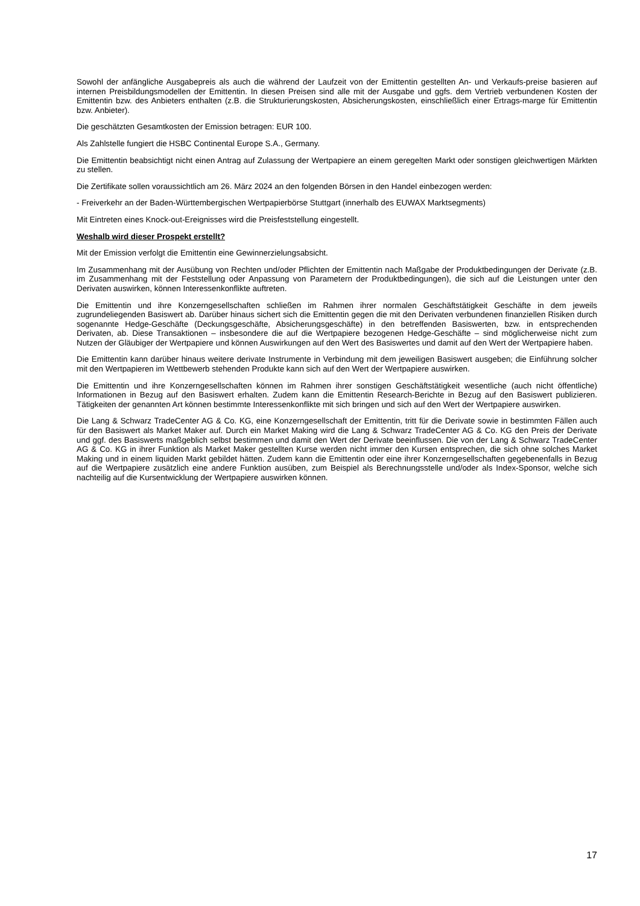Sowohl der anfängliche Ausgabepreis als auch die während der Laufzeit von der Emittentin gestellten An- und Verkaufs-preise basieren auf internen Preisbildungsmodellen der Emittentin. In diesen Preisen sind alle mit der Ausgabe und ggfs. dem Vertrieb verbundenen Kosten der Emittentin bzw. des Anbieters enthalten (z.B. die Strukturierungskosten, Absicherungskosten, einschließlich einer Ertrags-marge für Emittentin bzw. Anbieter).
Die geschätzten Gesamtkosten der Emission betragen: EUR 100.
Als Zahlstelle fungiert die HSBC Continental Europe S.A., Germany.
Die Emittentin beabsichtigt nicht einen Antrag auf Zulassung der Wertpapiere an einem geregelten Markt oder sonstigen gleichwertigen Märkten zu stellen.
Die Zertifikate sollen voraussichtlich am 26. März 2024 an den folgenden Börsen in den Handel einbezogen werden:
- Freiverkehr an der Baden-Württembergischen Wertpapierbörse Stuttgart (innerhalb des EUWAX Marktsegments)
Mit Eintreten eines Knock-out-Ereignisses wird die Preisfeststellung eingestellt.
Weshalb wird dieser Prospekt erstellt?
Mit der Emission verfolgt die Emittentin eine Gewinnerzielungsabsicht.
Im Zusammenhang mit der Ausübung von Rechten und/oder Pflichten der Emittentin nach Maßgabe der Produktbedingungen der Derivate (z.B. im Zusammenhang mit der Feststellung oder Anpassung von Parametern der Produktbedingungen), die sich auf die Leistungen unter den Derivaten auswirken, können Interessenkonflikte auftreten.
Die Emittentin und ihre Konzerngesellschaften schließen im Rahmen ihrer normalen Geschäftstätigkeit Geschäfte in dem jeweils zugrundeliegenden Basiswert ab. Darüber hinaus sichert sich die Emittentin gegen die mit den Derivaten verbundenen finanziellen Risiken durch sogenannte Hedge-Geschäfte (Deckungsgeschäfte, Absicherungsgeschäfte) in den betreffenden Basiswerten, bzw. in entsprechenden Derivaten, ab. Diese Transaktionen – insbesondere die auf die Wertpapiere bezogenen Hedge-Geschäfte – sind möglicherweise nicht zum Nutzen der Gläubiger der Wertpapiere und können Auswirkungen auf den Wert des Basiswertes und damit auf den Wert der Wertpapiere haben.
Die Emittentin kann darüber hinaus weitere derivate Instrumente in Verbindung mit dem jeweiligen Basiswert ausgeben; die Einführung solcher mit den Wertpapieren im Wettbewerb stehenden Produkte kann sich auf den Wert der Wertpapiere auswirken.
Die Emittentin und ihre Konzerngesellschaften können im Rahmen ihrer sonstigen Geschäftstätigkeit wesentliche (auch nicht öffentliche) Informationen in Bezug auf den Basiswert erhalten. Zudem kann die Emittentin Research-Berichte in Bezug auf den Basiswert publizieren. Tätigkeiten der genannten Art können bestimmte Interessenkonflikte mit sich bringen und sich auf den Wert der Wertpapiere auswirken.
Die Lang & Schwarz TradeCenter AG & Co. KG, eine Konzerngesellschaft der Emittentin, tritt für die Derivate sowie in bestimmten Fällen auch für den Basiswert als Market Maker auf. Durch ein Market Making wird die Lang & Schwarz TradeCenter AG & Co. KG den Preis der Derivate und ggf. des Basiswerts maßgeblich selbst bestimmen und damit den Wert der Derivate beeinflussen. Die von der Lang & Schwarz TradeCenter AG & Co. KG in ihrer Funktion als Market Maker gestellten Kurse werden nicht immer den Kursen entsprechen, die sich ohne solches Market Making und in einem liquiden Markt gebildet hätten. Zudem kann die Emittentin oder eine ihrer Konzerngesellschaften gegebenenfalls in Bezug auf die Wertpapiere zusätzlich eine andere Funktion ausüben, zum Beispiel als Berechnungsstelle und/oder als Index-Sponsor, welche sich nachteilig auf die Kursentwicklung der Wertpapiere auswirken können.
17